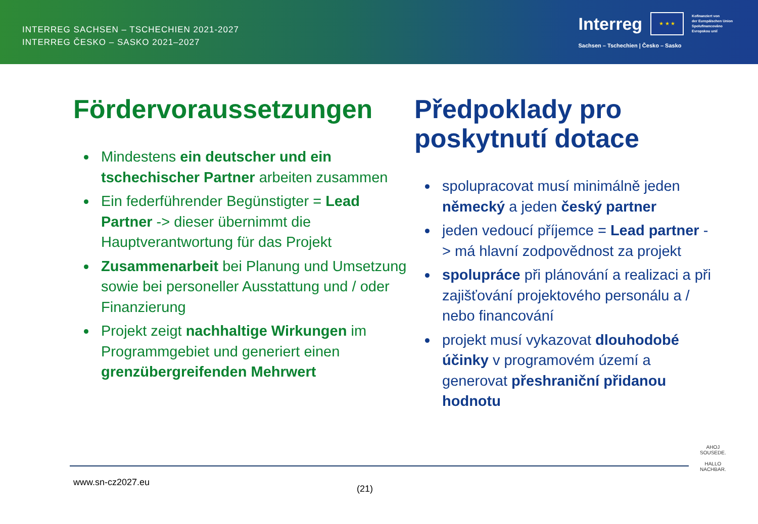INTERREG SACHSEN – TSCHECHIEN 2021-2027
INTERREG ČESKO – SASKO 2021–2027
Interreg
★ ★ ★
Kofinanziert von
der Europäischen Union
Spolufinancováno
Evropskou unií
Sachsen – Tschechien | Česko – Sasko
Fördervoraussetzungen
Mindestens ein deutscher und ein tschechischer Partner arbeiten zusammen
Ein federführender Begünstigter = Lead Partner -> dieser übernimmt die Hauptverantwortung für das Projekt
Zusammenarbeit bei Planung und Umsetzung sowie bei personeller Ausstattung und / oder Finanzierung
Projekt zeigt nachhaltige Wirkungen im Programmgebiet und generiert einen grenzübergreifenden Mehrwert
Předpoklady pro poskytnutí dotace
spolupracovat musí minimálně jeden německý a jeden český partner
jeden vedoucí příjemce = Lead partner -> má hlavní zodpovědnost za projekt
spolupráce při plánování a realizaci a při zajišťování projektového personálu a / nebo financování
projekt musí vykazovat dlouhodobé účinky v programovém území a generovat přeshraniční přidanou hodnotu
www.sn-cz2027.eu
(21)
AHOJ
SOUSEDE.
HALLO
NACHBAR.